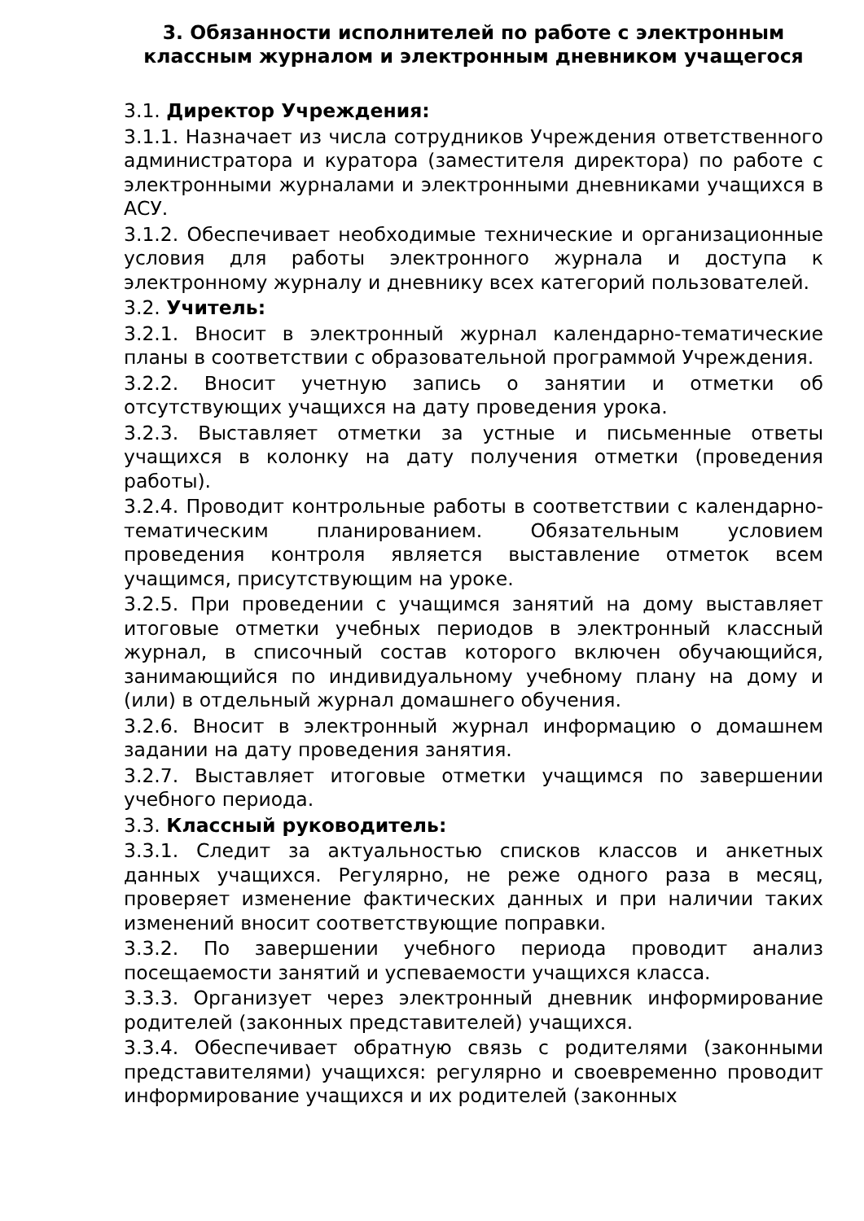3. Обязанности исполнителей по работе с электронным классным журналом и электронным дневником учащегося
3.1. Директор Учреждения:
3.1.1. Назначает из числа сотрудников Учреждения ответственного администратора и куратора (заместителя директора) по работе с электронными журналами и электронными дневниками учащихся в АСУ.
3.1.2. Обеспечивает необходимые технические и организационные условия для работы электронного журнала и доступа к электронному журналу и дневнику всех категорий пользователей.
3.2. Учитель:
3.2.1. Вносит в электронный журнал календарно-тематические планы в соответствии с образовательной программой Учреждения.
3.2.2. Вносит учетную запись о занятии и отметки об отсутствующих учащихся на дату проведения урока.
3.2.3. Выставляет отметки за устные и письменные ответы учащихся в колонку на дату получения отметки (проведения работы).
3.2.4. Проводит контрольные работы в соответствии с календарно- тематическим планированием. Обязательным условием проведения контроля является выставление отметок всем учащимся, присутствующим на уроке.
3.2.5. При проведении с учащимся занятий на дому выставляет итоговые отметки учебных периодов в электронный классный журнал, в списочный состав которого включен обучающийся, занимающийся по индивидуальному учебному плану на дому и (или) в отдельный журнал домашнего обучения.
3.2.6. Вносит в электронный журнал информацию о домашнем задании на дату проведения занятия.
3.2.7. Выставляет итоговые отметки учащимся по завершении учебного периода.
3.3. Классный руководитель:
3.3.1. Следит за актуальностью списков классов и анкетных данных учащихся. Регулярно, не реже одного раза в месяц, проверяет изменение фактических данных и при наличии таких изменений вносит соответствующие поправки.
3.3.2. По завершении учебного периода проводит анализ посещаемости занятий и успеваемости учащихся класса.
3.3.3. Организует через электронный дневник информирование родителей (законных представителей) учащихся.
3.3.4. Обеспечивает обратную связь с родителями (законными представителями) учащихся: регулярно и своевременно проводит информирование учащихся и их родителей (законных